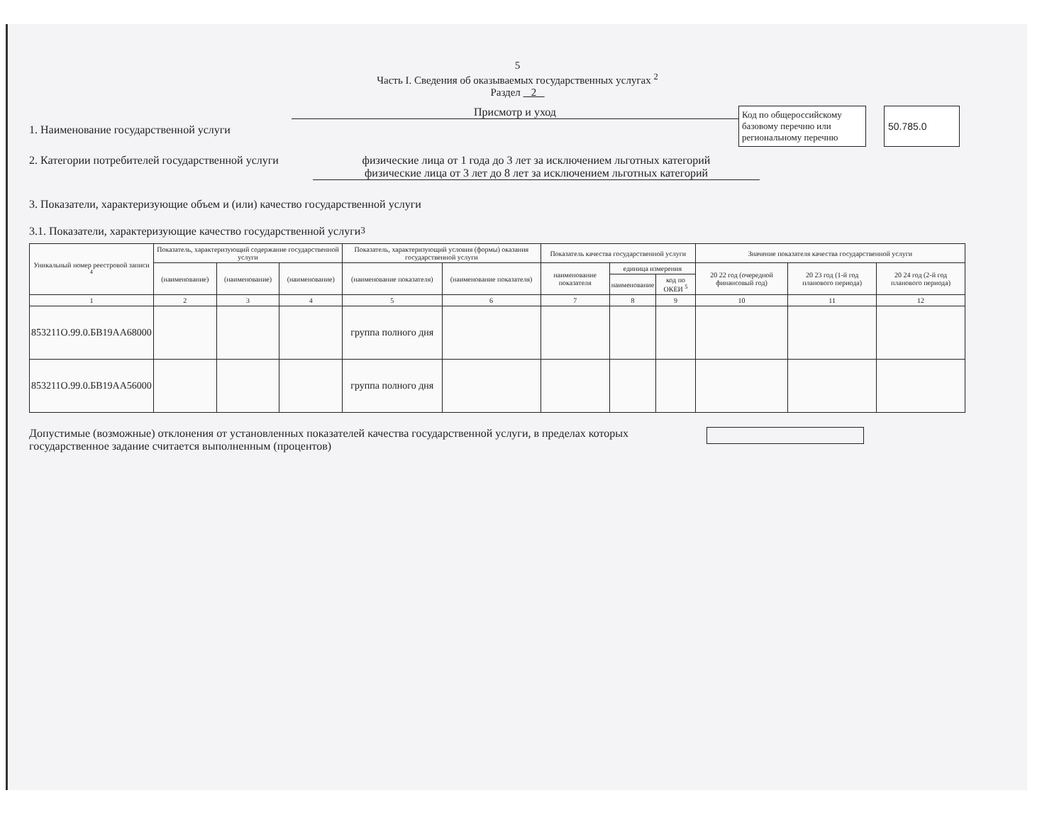5
Часть I. Сведения об оказываемых государственных услугах <sup>2</sup>
Раздел 2
1. Наименование государственной услуги
Присмотр и уход
Код по общероссийскому базовому перечню или региональному перечню
50.785.0
2. Категории потребителей государственной услуги
физические лица от 1 года до 3 лет за исключением льготных категорий
физические лица от 3 лет до 8 лет за исключением льготных категорий
3. Показатели, характеризующие объем и (или) качество государственной услуги
3.1. Показатели, характеризующие качество государственной услуги <sup>3</sup>
| Уникальный номер реестровой записи <sup>4</sup> | Показатель, характеризующий содержание государственной услуги | | | Показатель, характеризующий условия (формы) оказания государственной услуги | | Показатель качества государственной услуги | | | Значение показателя качества государственной услуги | | |
| --- | --- | --- | --- | --- | --- | --- | --- | --- | --- | --- | --- |
| | (наименование) | (наименование) | (наименование) | (наименование показателя) | (наименование показателя) | наименование показателя | единица измерения | | 20 22 год (очередной финансовый год) | 20 23 год (1-й год планового периода) | 20 24 год (2-й год планового периода) |
| | | | | | | | наименование | код по ОКЕИ <sup>5</sup> | | | |
| 1 | 2 | 3 | 4 | 5 | 6 | 7 | 8 | 9 | 10 | 11 | 12 |
| 853211О.99.0.БВ19АА68000 | | | | группа полного дня | | | | | | | |
| 853211О.99.0.БВ19АА56000 | | | | группа полного дня | | | | | | | |
Допустимые (возможные) отклонения от установленных показателей качества государственной услуги, в пределах которых
государственное задание считается выполненным (процентов)